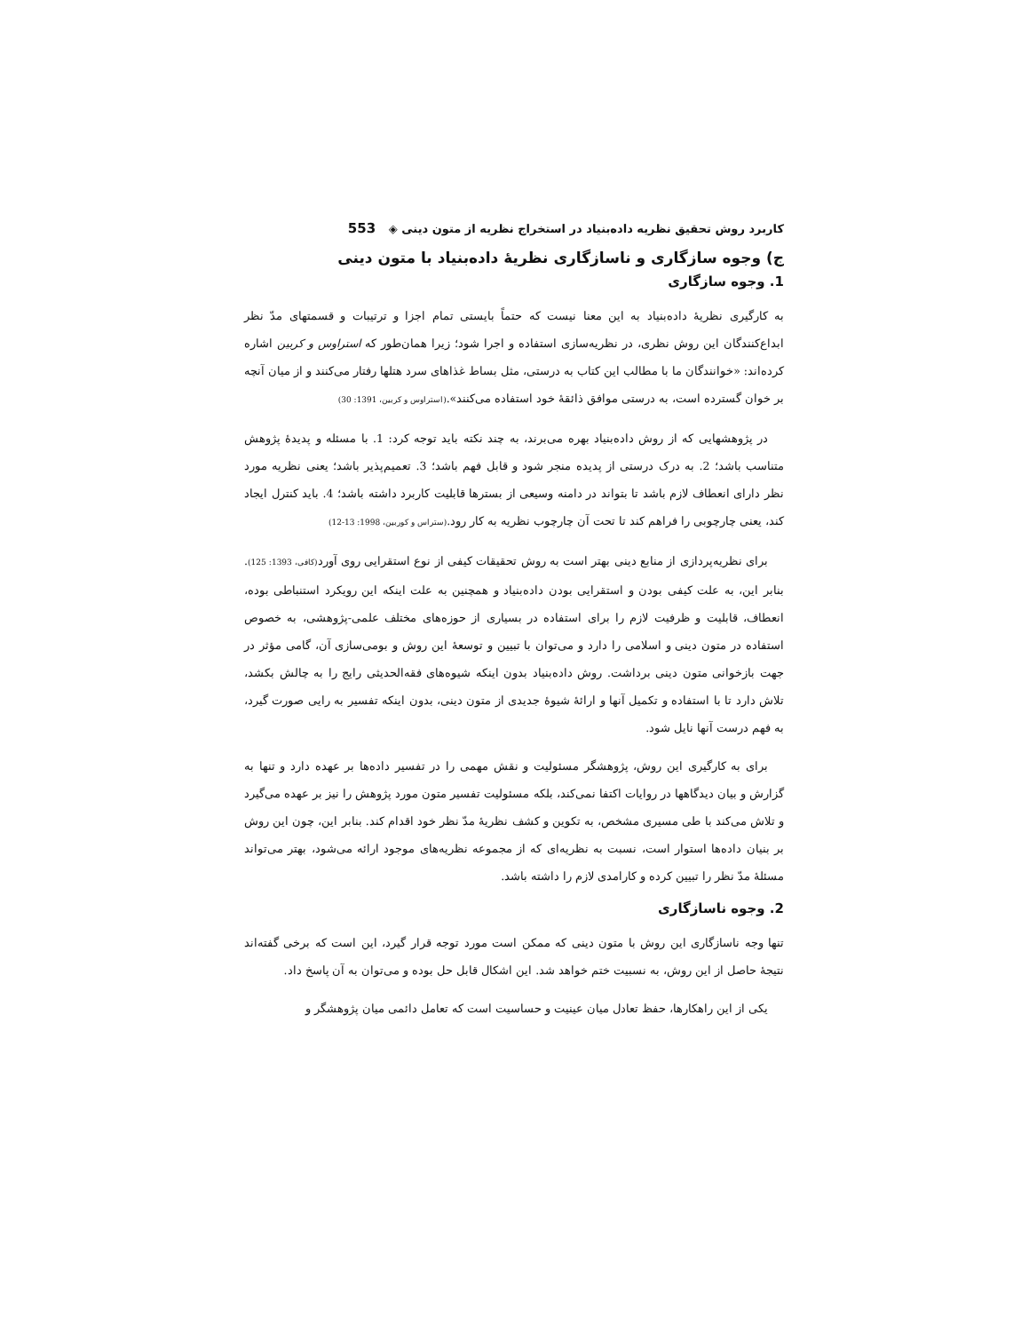کاربرد روش تحقیق نظریه داده‌بنیاد در استخراج نظریه از متون دینی ◈ 553
ج) وجوه سازگاری و ناسازگاری نظریهٔ داده‌بنیاد با متون دینی
1. وجوه سازگاری
به کارگیری نظریهٔ داده‌بنیاد به این معنا نیست که حتماً بایستی تمام اجزا و ترتیبات و قسمتهای مدّ نظر ابداع‌کنندگان این روش نظری، در نظریه‌سازی استفاده و اجرا شود؛ زیرا همان‌طور که استراوس و کربین اشاره کرده‌اند: «خوانندگان ما با مطالب این کتاب به درستی، مثل بساط غذاهای سرد هتلها رفتار می‌کنند و از میان آنچه بر خوان گسترده است، به درستی موافق ذائقهٔ خود استفاده می‌کنند».(استراوس و کربین، 1391: 30)
در پژوهشهایی که از روش داده‌بنیاد بهره می‌برند، به چند نکته باید توجه کرد: 1. با مسئله و پدیدهٔ پژوهش متناسب باشد؛ 2. به درک درستی از پدیده منجر شود و قابل فهم باشد؛ 3. تعمیم‌پذیر باشد؛ یعنی نظریه مورد نظر دارای انعطاف لازم باشد تا بتواند در دامنه وسیعی از بسترها قابلیت کاربرد داشته باشد؛ 4. باید کنترل ایجاد کند، یعنی چارچوبی را فراهم کند تا تحت آن چارچوب نظریه به کار رود.(ستراس و کوربین، 1998: 13-12)
برای نظریه‌پردازی از منابع دینی بهتر است به روش تحقیقات کیفی از نوع استقرایی روی آورد(کافی، 1393: 125). بنابر این، به علت کیفی بودن و استقرایی بودن داده‌بنیاد و همچنین به علت اینکه این رویکرد استنباطی بوده، انعطاف، قابلیت و ظرفیت لازم را برای استفاده در بسیاری از حوزه‌های مختلف علمی-پژوهشی، به خصوص استفاده در متون دینی و اسلامی را دارد و می‌توان با تبیین و توسعهٔ این روش و بومی‌سازی آن، گامی مؤثر در جهت بازخوانی متون دینی برداشت. روش داده‌بنیاد بدون اینکه شیوه‌های فقه‌الحدیثی رایج را به چالش بکشد، تلاش دارد تا با استفاده و تکمیل آنها و ارائهٔ شیوهٔ جدیدی از متون دینی، بدون اینکه تفسیر به رایی صورت گیرد، به فهم درست آنها نایل شود.
برای به کارگیری این روش، پژوهشگر مسئولیت و نقش مهمی را در تفسیر داده‌ها بر عهده دارد و تنها به گزارش و بیان دیدگاهها در روایات اکتفا نمی‌کند، بلکه مسئولیت تفسیر متون مورد پژوهش را نیز بر عهده می‌گیرد و تلاش می‌کند با طی مسیری مشخص، به تکوین و کشف نظریهٔ مدّ نظر خود اقدام کند. بنابر این، چون این روش بر بنیان داده‌ها استوار است، نسبت به نظریه‌ای که از مجموعه نظریه‌های موجود ارائه می‌شود، بهتر می‌تواند مسئلهٔ مدّ نظر را تبیین کرده و کارامدی لازم را داشته باشد.
2. وجوه ناسازگاری
تنها وجه ناسازگاری این روش با متون دینی که ممکن است مورد توجه قرار گیرد، این است که برخی گفته‌اند نتیجهٔ حاصل از این روش، به نسبیت ختم خواهد شد. این اشکال قابل حل بوده و می‌توان به آن پاسخ داد.
یکی از این راهکارها، حفظ تعادل میان عینیت و حساسیت است که تعامل دائمی میان پژوهشگر و